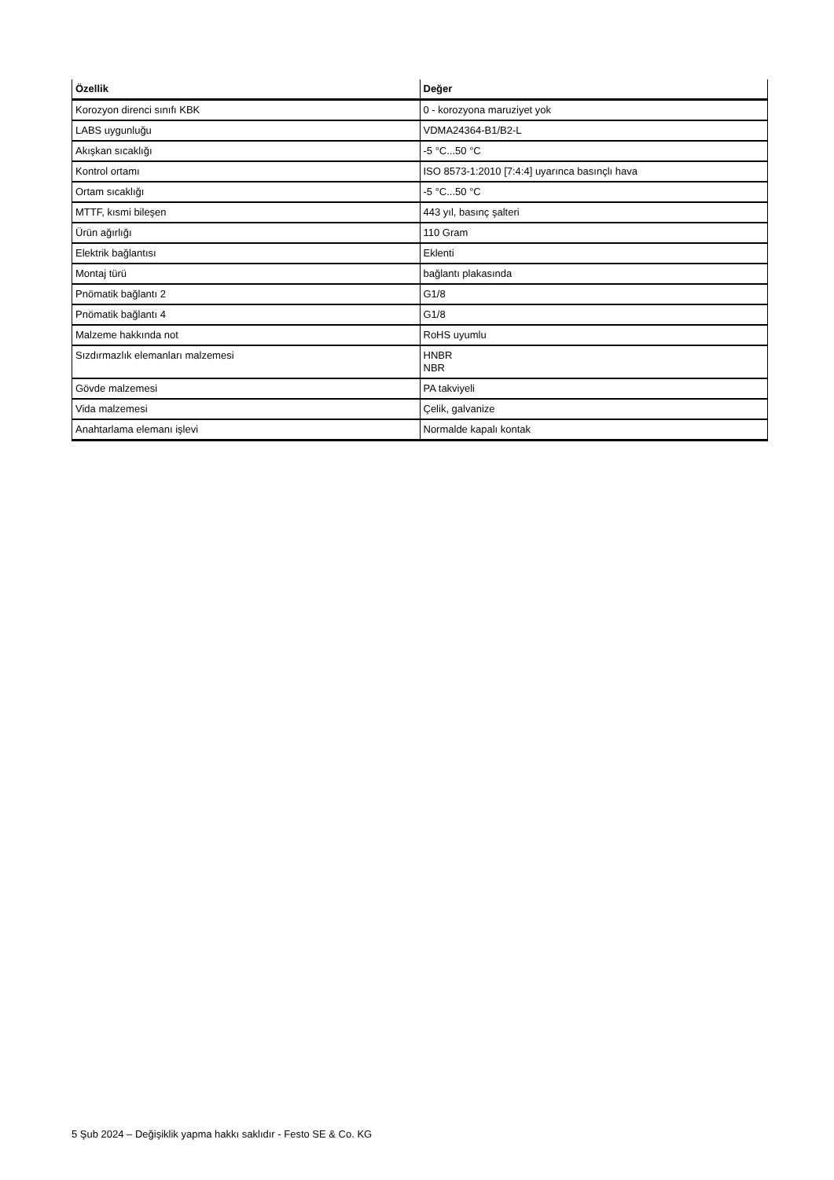| Özellik | Değer |
| --- | --- |
| Korozyon direnci sınıfı KBK | 0 - korozyona maruziyet yok |
| LABS uygunluğu | VDMA24364-B1/B2-L |
| Akışkan sıcaklığı | -5 °C...50 °C |
| Kontrol ortamı | ISO 8573-1:2010 [7:4:4] uyarınca basınçlı hava |
| Ortam sıcaklığı | -5 °C...50 °C |
| MTTF, kısmi bileşen | 443 yıl, basınç şalteri |
| Ürün ağırlığı | 110 Gram |
| Elektrik bağlantısı | Eklenti |
| Montaj türü | bağlantı plakasında |
| Pnömatik bağlantı 2 | G1/8 |
| Pnömatik bağlantı 4 | G1/8 |
| Malzeme hakkında not | RoHS uyumlu |
| Sızdırmazlık elemanları malzemesi | HNBR NBR |
| Gövde malzemesi | PA takviyeli |
| Vida malzemesi | Çelik, galvanize |
| Anahtarlama elemanı işlevi | Normalde kapalı kontak |
5 Şub 2024 – Değişiklik yapma hakkı saklıdır - Festo SE & Co. KG